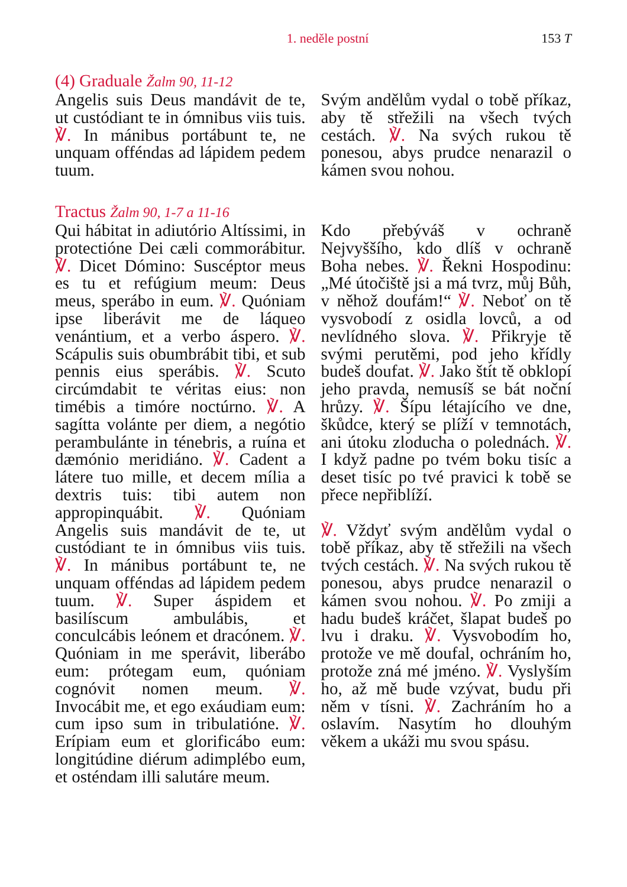1. neděle postní 153 T
(4) Graduale Žalm 90, 11-12
Angelis suis Deus mandávit de te, ut custódiant te in ómnibus viis tuis. ℣. In mánibus portábunt te, ne unquam offéndas ad lápidem pedem tuum.
Svým andělům vydal o tobě příkaz, aby tě střežili na všech tvých cestách. ℣. Na svých rukou tě ponesou, abys prudce nenarazil o kámen svou nohou.
Tractus Žalm 90, 1-7 a 11-16
Qui hábitat in adiutório Altíssimi, in protectióne Dei cæli commorábitur. ℣. Dicet Dómino: Suscéptor meus es tu et refúgium meum: Deus meus, sperábo in eum. ℣. Quóniam ipse liberávit me de láqueo venántium, et a verbo áspero. ℣. Scápulis suis obumbrábit tibi, et sub pennis eius sperábis. ℣. Scuto circúmdabit te véritas eius: non timébis a timóre noctúrno. ℣. A sagítta volánte per diem, a negótio perambulánte in ténebris, a ruína et dæmónio meridiáno. ℣. Cadent a látere tuo mille, et decem mília a dextris tuis: tibi autem non appropinquábit. ℣. Quóniam Angelis suis mandávit de te, ut custódiant te in ómnibus viis tuis. ℣. In mánibus portábunt te, ne unquam offéndas ad lápidem pedem tuum. ℣. Super áspidem et basilíscum ambulábis, et conculcábis leónem et dracónem. ℣. Quóniam in me sperávit, liberábo eum: prótegam eum, quóniam cognóvit nomen meum. ℣. Invocábit me, et ego exáudiam eum: cum ipso sum in tribulatióne. ℣. Erípiam eum et glorificábo eum: longitúdine diérum adimplébo eum, et osténdam illi salutáre meum.
Kdo přebýváš v ochraně Nejvyššího, kdo dlíš v ochraně Boha nebes. ℣. Řekni Hospodinu: „Mé útočiště jsi a má tvrz, můj Bůh, v něhož doufám!“ ℣. Neboť on tě vysvobodí z osidla lovců, a od nevlídného slova. ℣. Přikryje tě svými perutěmi, pod jeho křídly budeš doufat. ℣. Jako štít tě obklopí jeho pravda, nemusíš se bát noční hrůzy. ℣. Šípu létajícího ve dne, škůdce, který se plíží v temnotách, ani útoku zloducha o polednách. ℣. I když padne po tvém boku tisíc a deset tisíc po tvé pravici k tobě se přece nepřiblíží.
℣. Vždyť svým andělům vydal o tobě příkaz, aby tě střežili na všech tvých cestách. ℣. Na svých rukou tě ponesou, abys prudce nenarazil o kámen svou nohou. ℣. Po zmiji a hadu budeš kráčet, šlapat budeš po lvu i draku. ℣. Vysvobodím ho, protože ve mě doufal, ochráním ho, protože zná mé jméno. ℣. Vyslyším ho, až mě bude vzývat, budu při něm v tísni. ℣. Zachráním ho a oslavím. Nasytím ho dlouhým věkem a ukáži mu svou spásu.